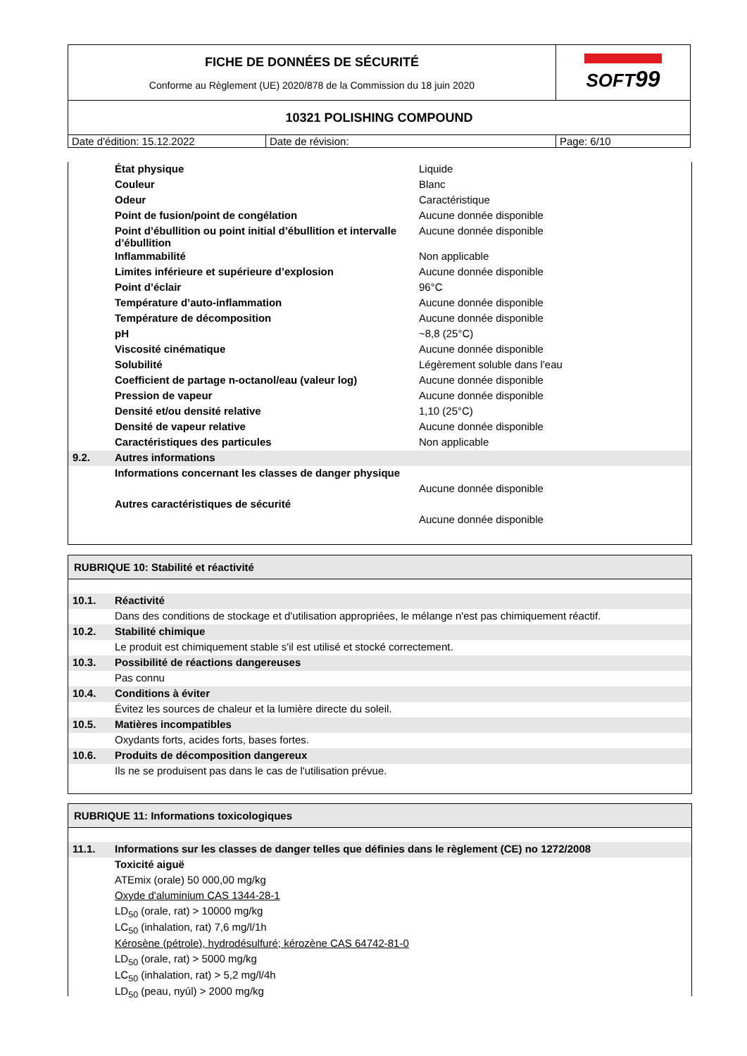| FICHE DE DONNÉES DE SÉCURITÉ Conforme au Règlement (UE) 2020/878 de la Commission du 18 juin 2020 | | SOFT 99 |
| 10321 POLISHING COMPOUND | | |
| Date d'édition: 15.12.2022 | Date de révision: | Page: 6/10 |
| | État physique | Liquide |
| | Couleur | Blanc |
| | Odeur | Caractéristique |
| | Point de fusion/point de congélation | Aucune donnée disponible |
| | Point d’ébullition ou point initial d’ébullition et intervalle d’ébullition | Aucune donnée disponible |
| | Inflammabilité | Non applicable |
| | Limites inférieure et supérieure d’explosion | Aucune donnée disponible |
| | Point d’éclair | 96°C |
| | Température d’auto-inflammation | Aucune donnée disponible |
| | Température de décomposition | Aucune donnée disponible |
| | pH | ~8,8 (25°C) |
| | Viscosité cinématique | Aucune donnée disponible |
| | Solubilité | Légèrement soluble dans l'eau |
| | Coefficient de partage n-octanol/eau (valeur log) | Aucune donnée disponible |
| | Pression de vapeur | Aucune donnée disponible |
| | Densité et/ou densité relative | 1,10 (25°C) |
| | Densité de vapeur relative | Aucune donnée disponible |
| | Caractéristiques des particules | Non applicable |
| 9.2. | Autres informations | |
| | Informations concernant les classes de danger physique | |
| | | Aucune donnée disponible |
| | Autres caractéristiques de sécurité | |
| | | Aucune donnée disponible |
RUBRIQUE 10: Stabilité et réactivité
| 10.1. | Réactivité |
| | Dans des conditions de stockage et d'utilisation appropriées, le mélange n'est pas chimiquement réactif. |
| 10.2. | Stabilité chimique |
| | Le produit est chimiquement stable s'il est utilisé et stocké correctement. |
| 10.3. | Possibilité de réactions dangereuses |
| | Pas connu |
| 10.4. | Conditions à éviter |
| | Évitez les sources de chaleur et la lumière directe du soleil. |
| 10.5. | Matières incompatibles |
| | Oxydants forts, acides forts, bases fortes. |
| 10.6. | Produits de décomposition dangereux |
| | Ils ne se produisent pas dans le cas de l'utilisation prévue. |
RUBRIQUE 11: Informations toxicologiques
| 11.1. | Informations sur les classes de danger telles que définies dans le règlement (CE) no 1272/2008 |
| | Toxicité aiguë |
| | ATEmix (orale) 50 000,00 mg/kg |
| | Oxyde d'aluminium CAS 1344-28-1 |
| | LD<sub>50</sub> (orale, rat) > 10000 mg/kg |
| | LC<sub>50</sub> (inhalation, rat) 7,6 mg/l/1h |
| | Kérosène (pétrole), hydrodésulfuré; kérozène CAS 64742-81-0 |
| | LD<sub>50</sub> (orale, rat) > 5000 mg/kg |
| | LC<sub>50</sub> (inhalation, rat) > 5,2 mg/l/4h |
| | LD<sub>50</sub> (peau, nyúl) > 2000 mg/kg |